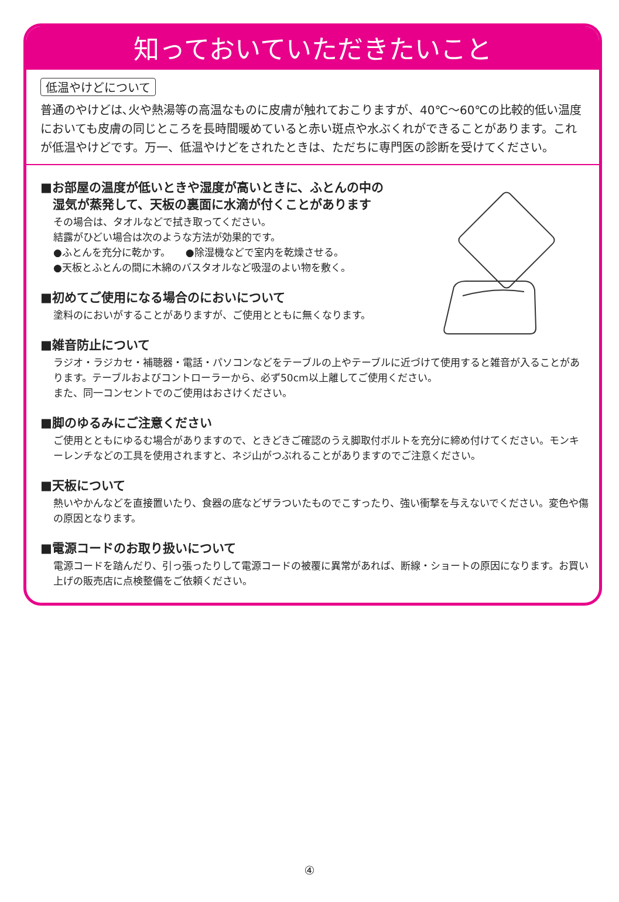知っておいていただきたいこと
低温やけどについて
普通のやけどは､火や熱湯等の高温なものに皮膚が触れておこりますが、40℃～60℃の比較的低い温度においても皮膚の同じところを長時間暖めていると赤い斑点や水ぶくれができることがあります。これが低温やけどです。万一、低温やけどをされたときは、ただちに専門医の診断を受けてください。
■お部屋の温度が低いときや湿度が高いときに、ふとんの中の
　湿気が蒸発して、天板の裏面に水滴が付くことがあります
その場合は、タオルなどで拭き取ってください。
結露がひどい場合は次のような方法が効果的です。
●ふとんを充分に乾かす。　　●除湿機などで室内を乾燥させる。
●天板とふとんの間に木綿のバスタオルなど吸湿のよい物を敷く。
■初めてご使用になる場合のにおいについて
塗料のにおいがすることがありますが、ご使用とともに無くなります。
■雑音防止について
ラジオ・ラジカセ・補聴器・電話・パソコンなどをテーブルの上やテーブルに近づけて使用すると雑音が入ることがあります。テーブルおよびコントローラーから、必ず50cm以上離してご使用ください。
また、同一コンセントでのご使用はおさけください。
■脚のゆるみにご注意ください
ご使用とともにゆるむ場合がありますので、ときどきご確認のうえ脚取付ボルトを充分に締め付けてください。モンキーレンチなどの工具を使用されますと、ネジ山がつぶれることがありますのでご注意ください。
■天板について
熱いやかんなどを直接置いたり、食器の底などザラついたものでこすったり、強い衝撃を与えないでください。変色や傷の原因となります。
■電源コードのお取り扱いについて
電源コードを踏んだり、引っ張ったりして電源コードの被覆に異常があれば、断線・ショートの原因になります。お買い上げの販売店に点検整備をご依頼ください。
④